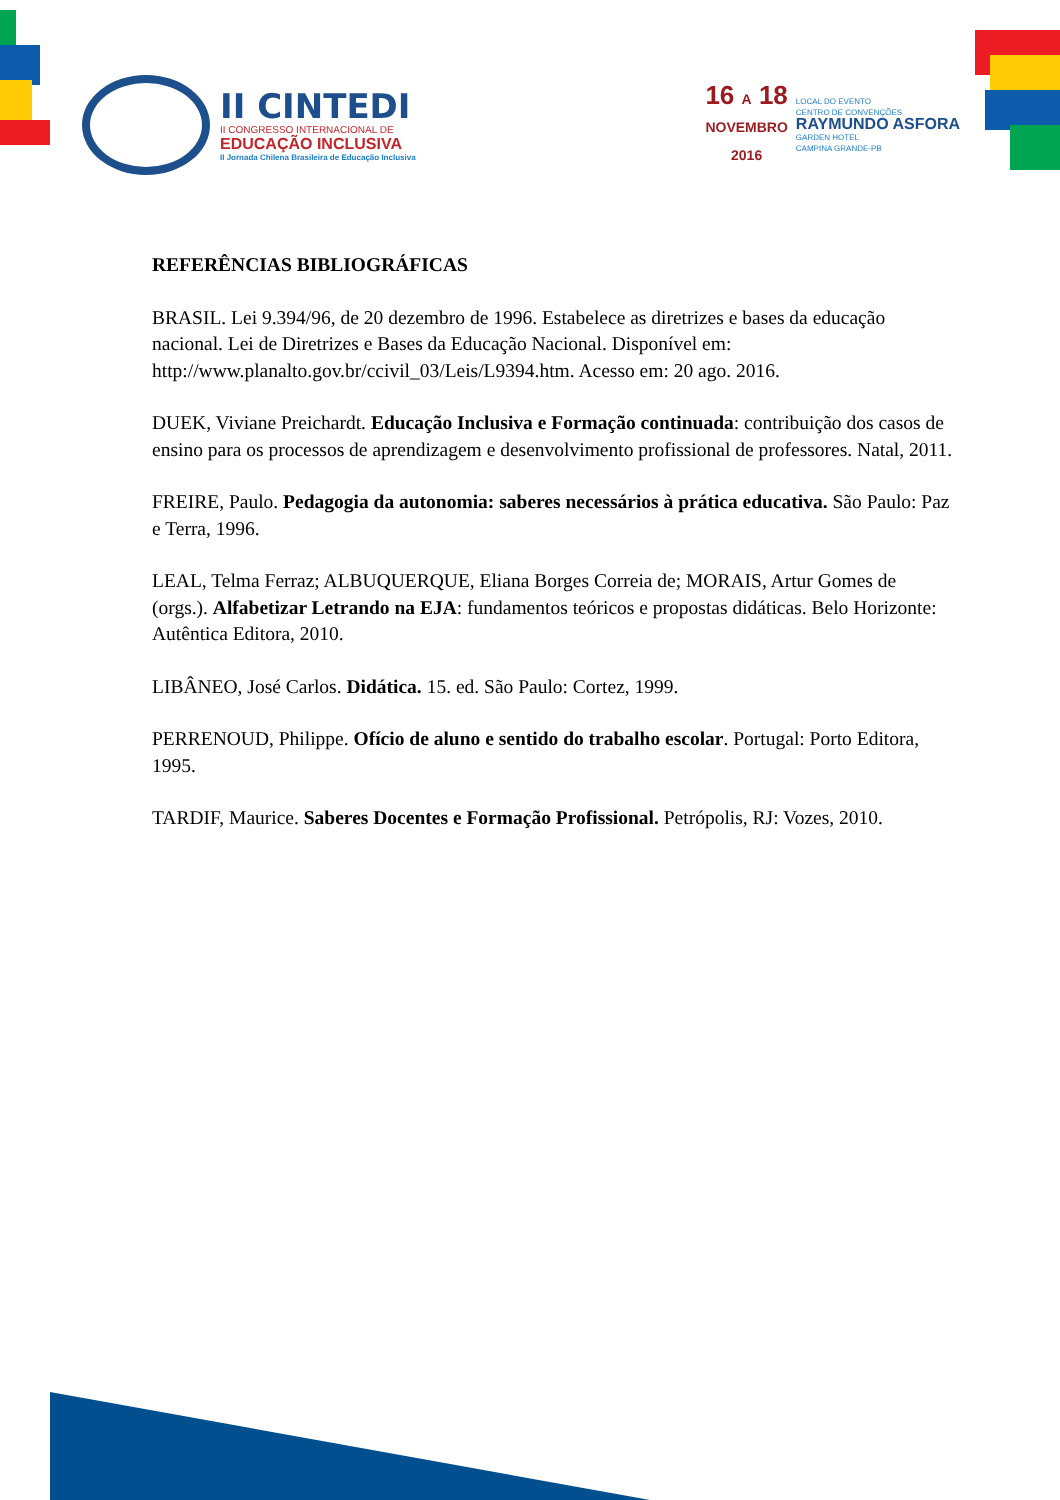II CINTEDI
II CONGRESSO INTERNACIONAL DE
EDUCAÇÃO INCLUSIVA
II Jornada Chilena Brasileira de Educação Inclusiva
16 A 18
NOVEMBRO
2016
LOCAL DO EVENTO
CENTRO DE CONVENÇÕES
RAYMUNDO ASFORA
GARDEN HOTEL
CAMPINA GRANDE-PB
REFERÊNCIAS BIBLIOGRÁFICAS
BRASIL. Lei 9.394/96, de 20 dezembro de 1996. Estabelece as diretrizes e bases da educação nacional. Lei de Diretrizes e Bases da Educação Nacional. Disponível em: http://www.planalto.gov.br/ccivil_03/Leis/L9394.htm. Acesso em: 20 ago. 2016.
DUEK, Viviane Preichardt. Educação Inclusiva e Formação continuada: contribuição dos casos de ensino para os processos de aprendizagem e desenvolvimento profissional de professores. Natal, 2011.
FREIRE, Paulo. Pedagogia da autonomia: saberes necessários à prática educativa. São Paulo: Paz e Terra, 1996.
LEAL, Telma Ferraz; ALBUQUERQUE, Eliana Borges Correia de; MORAIS, Artur Gomes de (orgs.). Alfabetizar Letrando na EJA: fundamentos teóricos e propostas didáticas. Belo Horizonte: Autêntica Editora, 2010.
LIBÂNEO, José Carlos. Didática. 15. ed. São Paulo: Cortez, 1999.
PERRENOUD, Philippe. Ofício de aluno e sentido do trabalho escolar. Portugal: Porto Editora, 1995.
TARDIF, Maurice. Saberes Docentes e Formação Profissional. Petrópolis, RJ: Vozes, 2010.